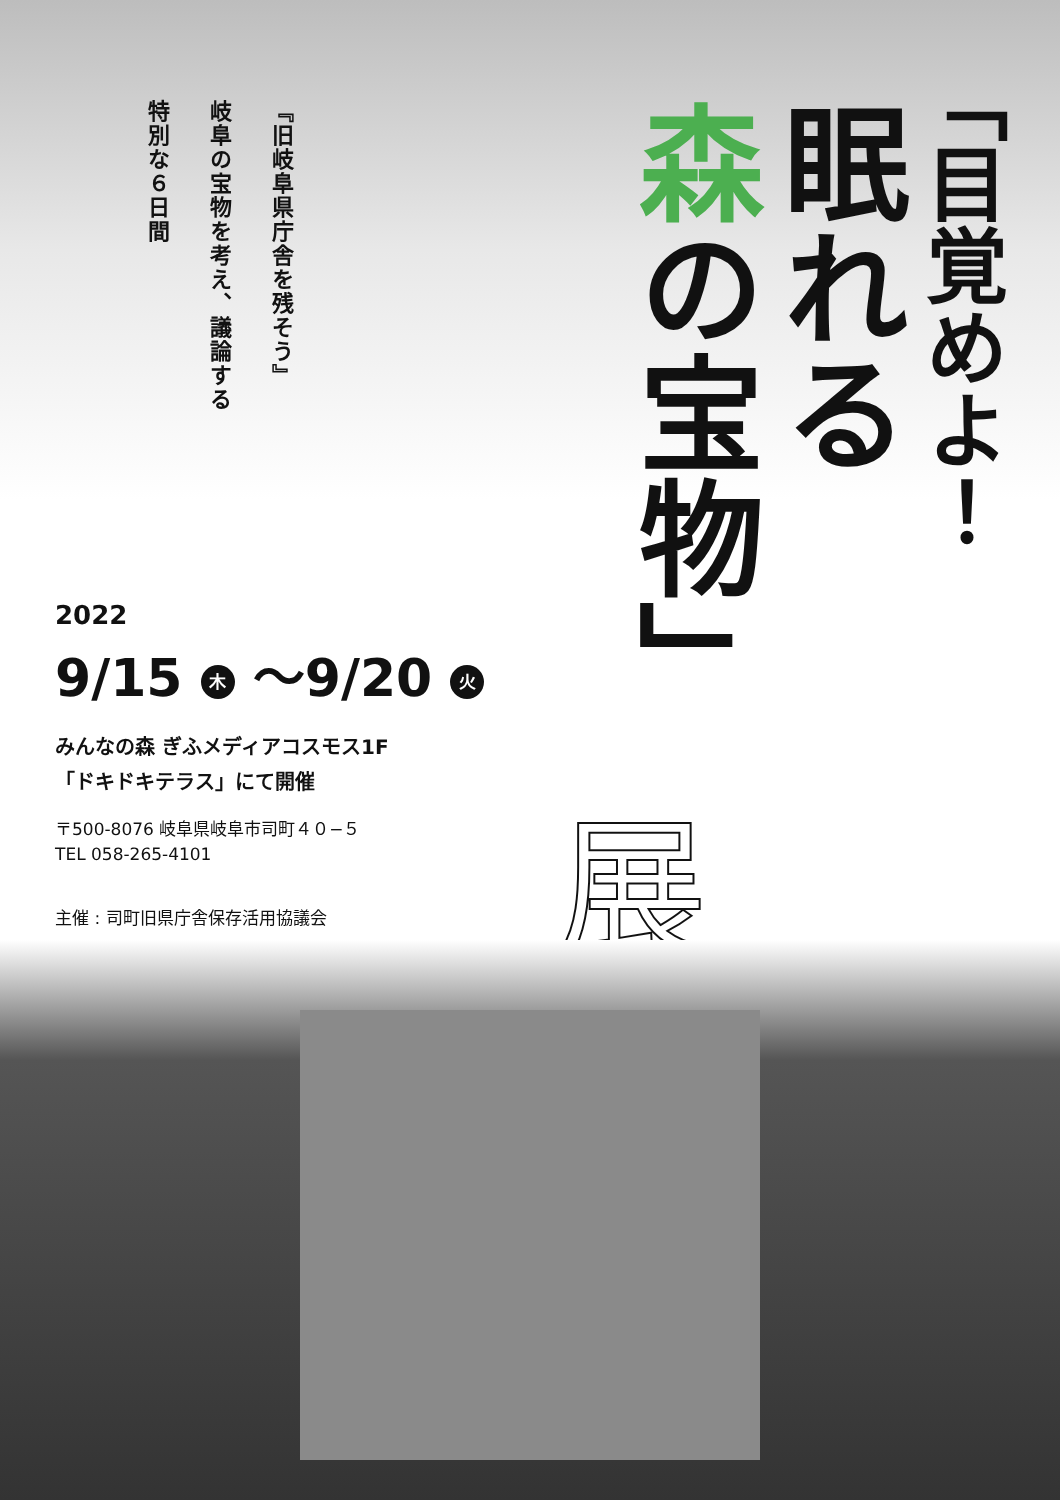『旧岐阜県庁舎を残そう』
岐阜の宝物を考え、議論する
特別な６日間
「目覚めよ！
眠れる
森の宝物」
2022
9/15 木 ～9/20 火
みんなの森 ぎふメディアコスモス1F
「ドキドキテラス」にて開催
〒500-8076 岐阜県岐阜市司町４０−５
TEL 058-265-4101
主催 : 司町旧県庁舎保存活用協議会
展